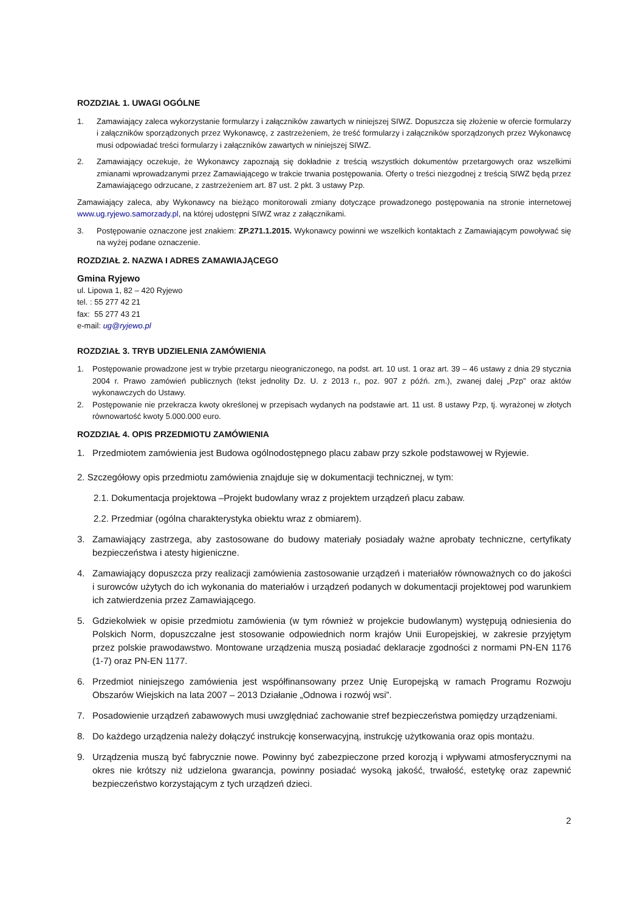ROZDZIAŁ 1. UWAGI OGÓLNE
1. Zamawiający zaleca wykorzystanie formularzy i załączników zawartych w niniejszej SIWZ. Dopuszcza się złożenie w ofercie formularzy i załączników sporządzonych przez Wykonawcę, z zastrzeżeniem, że treść formularzy i załączników sporządzonych przez Wykonawcę musi odpowiadać treści formularzy i załączników zawartych w niniejszej SIWZ.
2. Zamawiający oczekuje, że Wykonawcy zapoznają się dokładnie z treścią wszystkich dokumentów przetargowych oraz wszelkimi zmianami wprowadzanymi przez Zamawiającego w trakcie trwania postępowania. Oferty o treści niezgodnej z treścią SIWZ będą przez Zamawiającego odrzucane, z zastrzeżeniem art. 87 ust. 2 pkt. 3 ustawy Pzp.
Zamawiający zaleca, aby Wykonawcy na bieżąco monitorowali zmiany dotyczące prowadzonego postępowania na stronie internetowej www.ug.ryjewo.samorzady.pl, na której udostępni SIWZ wraz z załącznikami.
3. Postępowanie oznaczone jest znakiem: ZP.271.1.2015. Wykonawcy powinni we wszelkich kontaktach z Zamawiającym powoływać się na wyżej podane oznaczenie.
ROZDZIAŁ 2. NAZWA I ADRES ZAMAWIAJĄCEGO
Gmina Ryjewo
ul. Lipowa 1, 82 – 420 Ryjewo
tel. : 55 277 42 21
fax: 55 277 43 21
e-mail: ug@ryjewo.pl
ROZDZIAŁ 3. TRYB UDZIELENIA ZAMÓWIENIA
1. Postępowanie prowadzone jest w trybie przetargu nieograniczonego, na podst. art. 10 ust. 1 oraz art. 39 – 46 ustawy z dnia 29 stycznia 2004 r. Prawo zamówień publicznych (tekst jednolity Dz. U. z 2013 r., poz. 907 z późń. zm.), zwanej dalej „Pzp” oraz aktów wykonawczych do Ustawy.
2. Postępowanie nie przekracza kwoty określonej w przepisach wydanych na podstawie art. 11 ust. 8 ustawy Pzp, tj. wyrażonej w złotych równowartość kwoty 5.000.000 euro.
ROZDZIAŁ 4. OPIS PRZEDMIOTU ZAMÓWIENIA
1. Przedmiotem zamówienia jest Budowa ogólnodostępnego placu zabaw przy szkole podstawowej w Ryjewie.
2. Szczegółowy opis przedmiotu zamówienia znajduje się w dokumentacji technicznej, w tym:
2.1. Dokumentacja projektowa –Projekt budowlany wraz z projektem urządzeń placu zabaw.
2.2. Przedmiar (ogólna charakterystyka obiektu wraz z obmiarem).
3. Zamawiający zastrzega, aby zastosowane do budowy materiały posiadały ważne aprobaty techniczne, certyfikaty bezpieczeństwa i atesty higieniczne.
4. Zamawiający dopuszcza przy realizacji zamówienia zastosowanie urządzeń i materiałów równoważnych co do jakości i surowców użytych do ich wykonania do materiałów i urządzeń podanych w dokumentacji projektowej pod warunkiem ich zatwierdzenia przez Zamawiającego.
5. Gdziekolwiek w opisie przedmiotu zamówienia (w tym również w projekcie budowlanym) występują odniesienia do Polskich Norm, dopuszczalne jest stosowanie odpowiednich norm krajów Unii Europejskiej, w zakresie przyjętym przez polskie prawodawstwo. Montowane urządzenia muszą posiadać deklaracje zgodności z normami PN-EN 1176 (1-7) oraz PN-EN 1177.
6. Przedmiot niniejszego zamówienia jest współfinansowany przez Unię Europejską w ramach Programu Rozwoju Obszarów Wiejskich na lata 2007 – 2013 Działanie „Odnowa i rozwój wsi”.
7. Posadowienie urządzeń zabawowych musi uwzględniać zachowanie stref bezpieczeństwa pomiędzy urządzeniami.
8. Do każdego urządzenia należy dołączyć instrukcję konserwacyjną, instrukcję użytkowania oraz opis montażu.
9. Urządzenia muszą być fabrycznie nowe. Powinny być zabezpieczone przed korozją i wpływami atmosferycznymi na okres nie krótszy niż udzielona gwarancja, powinny posiadać wysoką jakość, trwałość, estetykę oraz zapewnić bezpieczeństwo korzystającym z tych urządzeń dzieci.
2